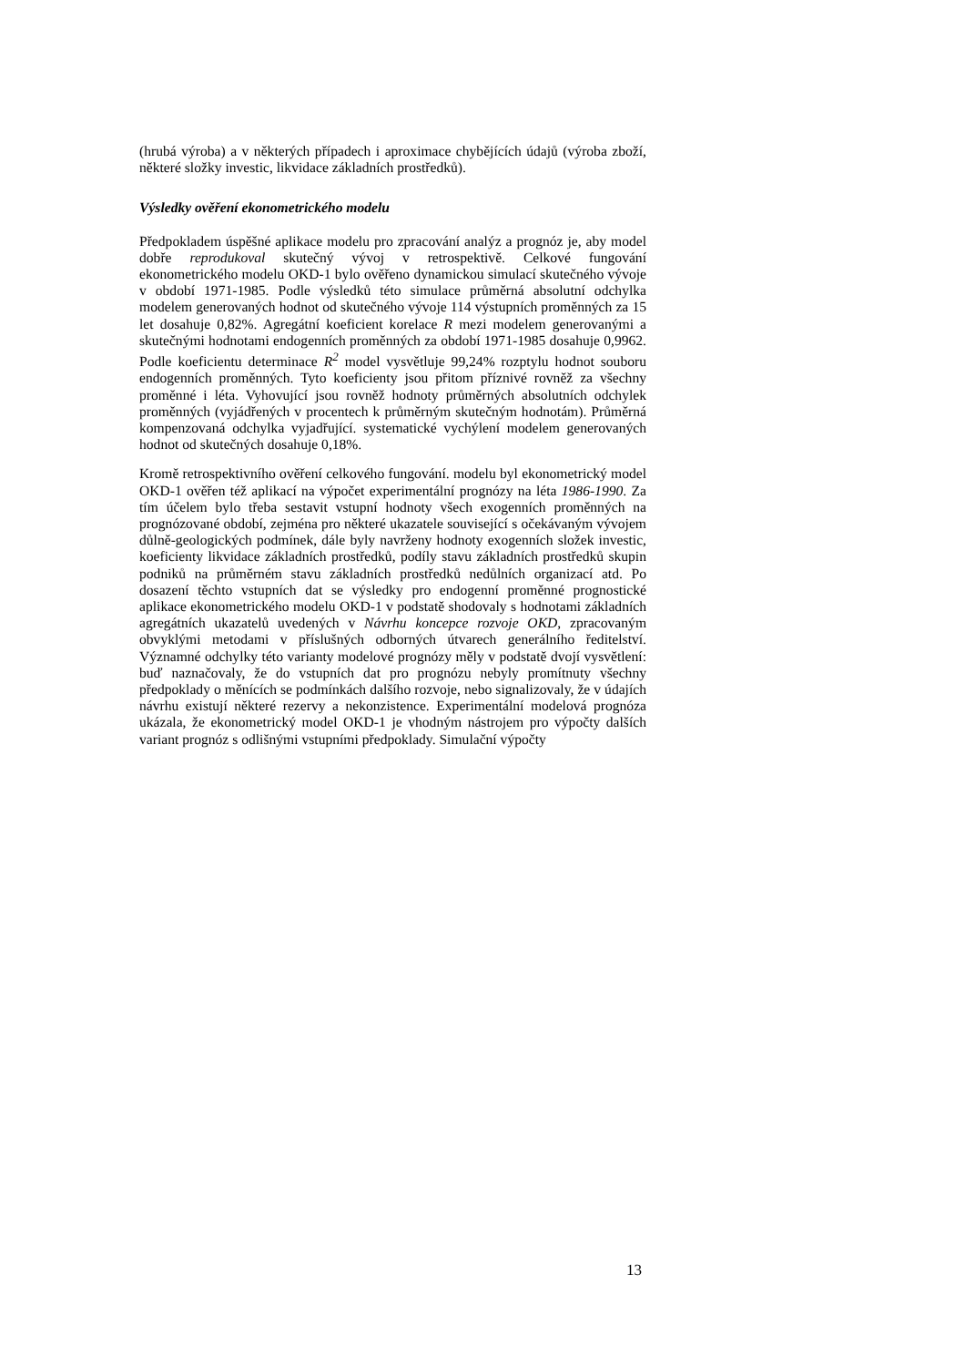(hrubá výroba) a v některých případech i aproximace chybějících údajů (výroba zboží, některé složky investic, likvidace základních prostředků).
Výsledky ověření ekonometrického modelu
Předpokladem úspěšné aplikace modelu pro zpracování analýz a prognóz je, aby model dobře reprodukoval skutečný vývoj v retrospektivě. Celkové fungování ekonometrického modelu OKD-1 bylo ověřeno dynamickou simulací skutečného vývoje v období 1971-1985. Podle výsledků této simulace průměrná absolutní odchylka modelem generovaných hodnot od skutečného vývoje 114 výstupních proměnných za 15 let dosahuje 0,82%. Agregátní koeficient korelace R mezi modelem generovanými a skutečnými hodnotami endogenních proměnných za období 1971-1985 dosahuje 0,9962. Podle koeficientu determinace R<sup>2</sup> model vysvětluje 99,24% rozptylu hodnot souboru endogenních proměnných. Tyto koeficienty jsou přitom příznivé rovněž za všechny proměnné i léta. Vyhovující jsou rovněž hodnoty průměrných absolutních odchylek proměnných (vyjádřených v procentech k průměrným skutečným hodnotám). Průměrná kompenzovaná odchylka vyjadřující. systematické vychýlení modelem generovaných hodnot od skutečných dosahuje 0,18%.
Kromě retrospektivního ověření celkového fungování. modelu byl ekonometrický model OKD-1 ověřen též aplikací na výpočet experimentální prognózy na léta 1986-1990. Za tím účelem bylo třeba sestavit vstupní hodnoty všech exogenních proměnných na prognózované období, zejména pro některé ukazatele související s očekávaným vývojem důlně-geologických podmínek, dále byly navrženy hodnoty exogenních složek investic, koeficienty likvidace základních prostředků, podíly stavu základních prostředků skupin podniků na průměrném stavu základních prostředků nedůlních organizací atd. Po dosazení těchto vstupních dat se výsledky pro endogenní proměnné prognostické aplikace ekonometrického modelu OKD-1 v podstatě shodovaly s hodnotami základních agregátních ukazatelů uvedených v Návrhu koncepce rozvoje OKD, zpracovaným obvyklými metodami v příslušných odborných útvarech generálního ředitelství. Významné odchylky této varianty modelové prognózy měly v podstatě dvojí vysvětlení: buď naznačovaly, že do vstupních dat pro prognózu nebyly promítnuty všechny předpoklady o měnících se podmínkách dalšího rozvoje, nebo signalizovaly, že v údajích návrhu existují některé rezervy a nekonzistence. Experimentální modelová prognóza ukázala, že ekonometrický model OKD-1 je vhodným nástrojem pro výpočty dalších variant prognóz s odlišnými vstupními předpoklady. Simulační výpočty
13